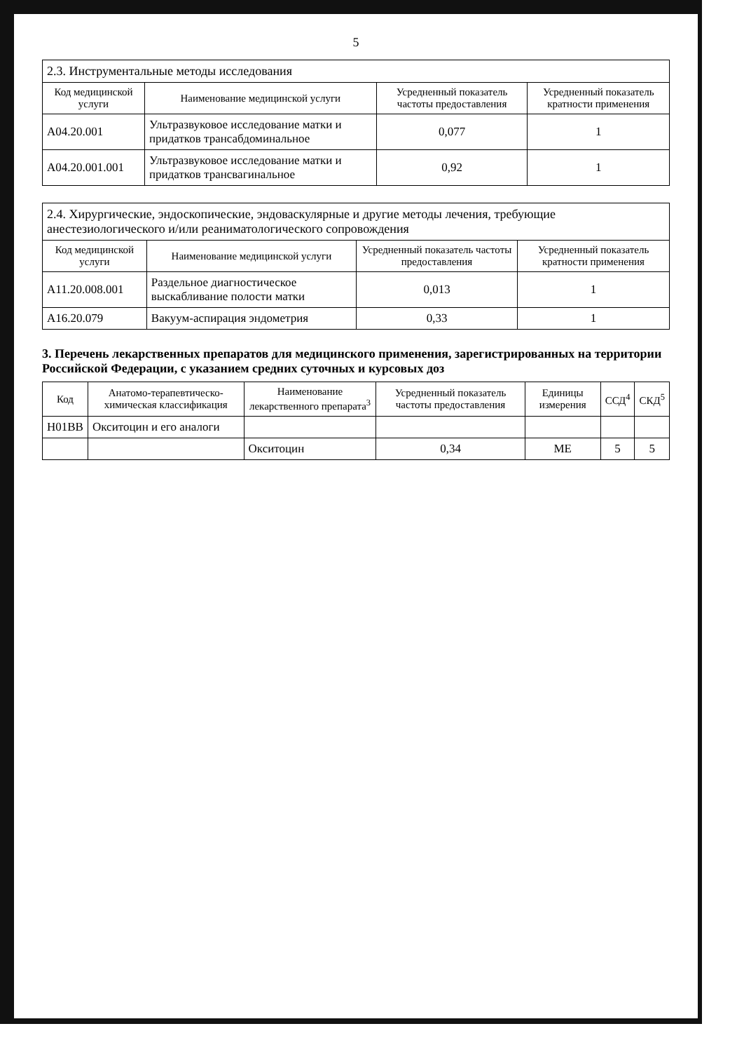5
| 2.3. Инструментальные методы исследования | | | |
| Код медицинской услуги | Наименование медицинской услуги | Усредненный показатель частоты предоставления | Усредненный показатель кратности применения |
| A04.20.001 | Ультразвуковое исследование матки и придатков трансабдоминальное | 0,077 | 1 |
| A04.20.001.001 | Ультразвуковое исследование матки и придатков трансвагинальное | 0,92 | 1 |
| 2.4. Хирургические, эндоскопические, эндоваскулярные и другие методы лечения, требующие анестезиологического и/или реаниматологического сопровождения | | | |
| Код медицинской услуги | Наименование медицинской услуги | Усредненный показатель частоты предоставления | Усредненный показатель кратности применения |
| A11.20.008.001 | Раздельное диагностическое выскабливание полости матки | 0,013 | 1 |
| A16.20.079 | Вакуум-аспирация эндометрия | 0,33 | 1 |
3. Перечень лекарственных препаратов для медицинского применения, зарегистрированных на территории Российской Федерации, с указанием средних суточных и курсовых доз
| Код | Анатомо-терапевтическо-химическая классификация | Наименование лекарственного препарата<sup>3</sup> | Усредненный показатель частоты предоставления | Единицы измерения | ССД<sup>4</sup> | СКД<sup>5</sup> |
| --- | --- | --- | --- | --- | --- | --- |
| H01BB | Окситоцин и его аналоги | | | | | |
| | | Окситоцин | 0,34 | МЕ | 5 | 5 |